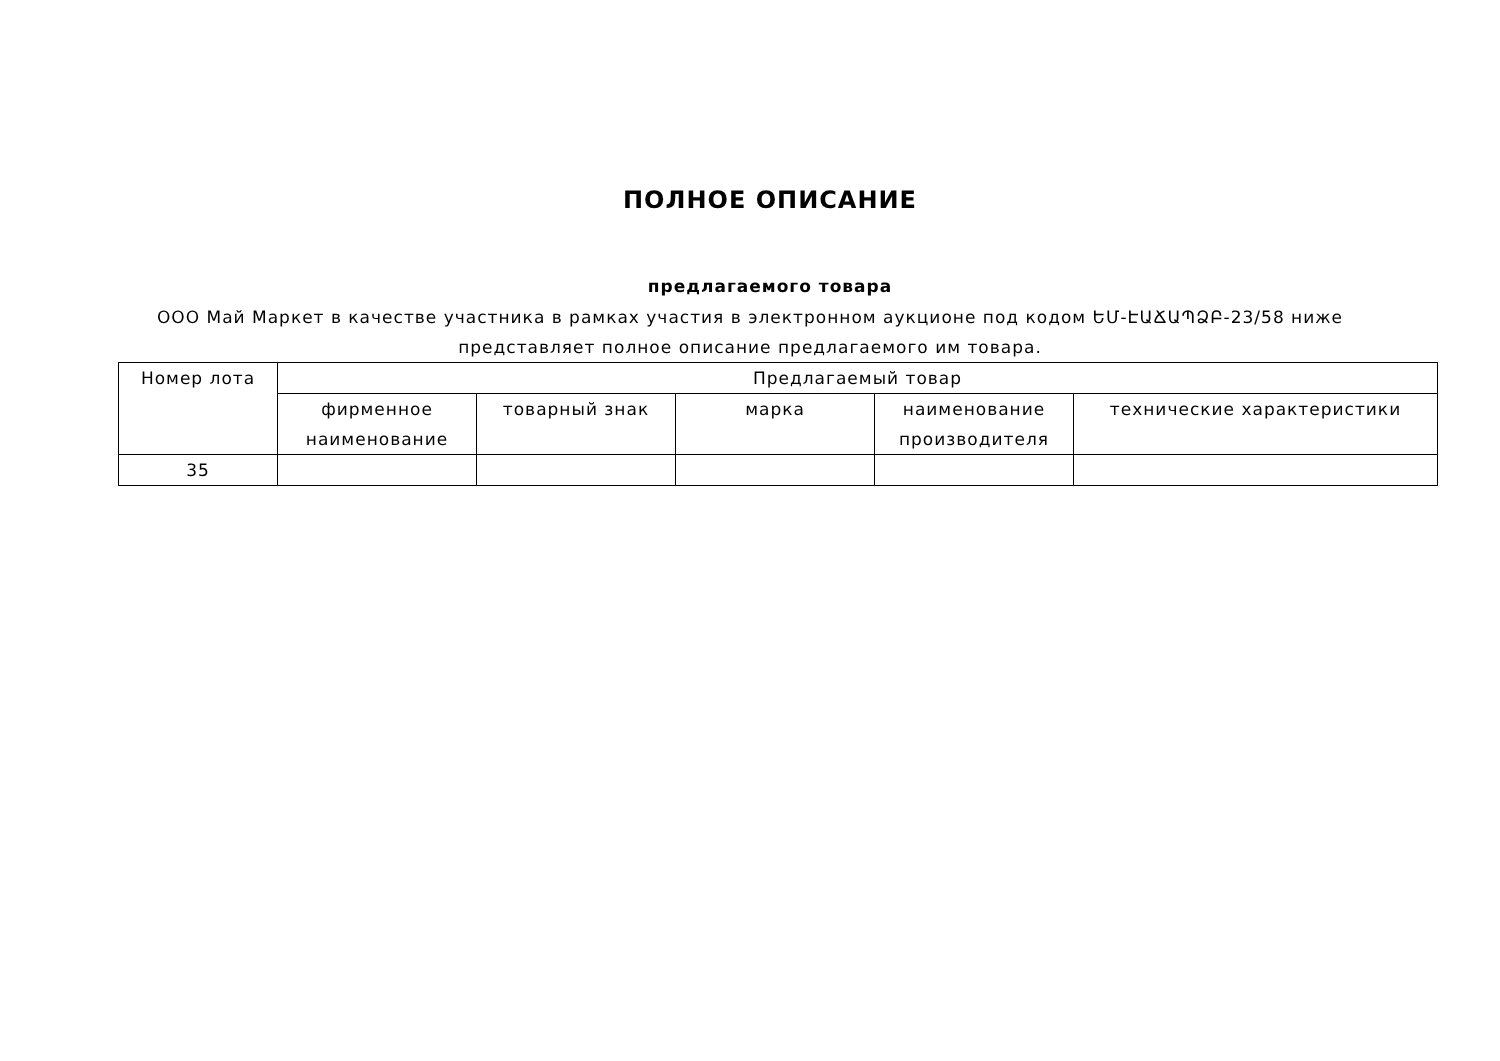ПОЛНОЕ ОПИСАНИЕ
предлагаемого товара
ООО Май Маркет в качестве участника в рамках участия в электронном аукционе под кодом ԵՄ-ԷԱՃԱՊՁԲ-23/58 ниже представляет полное описание предлагаемого им товара.
| Номер лота | Предлагаемый товар | | | | |
| --- | --- | --- | --- | --- | --- |
| | фирменное наименование | товарный знак | марка | наименование производителя | технические характеристики |
| 35 | | | | | |